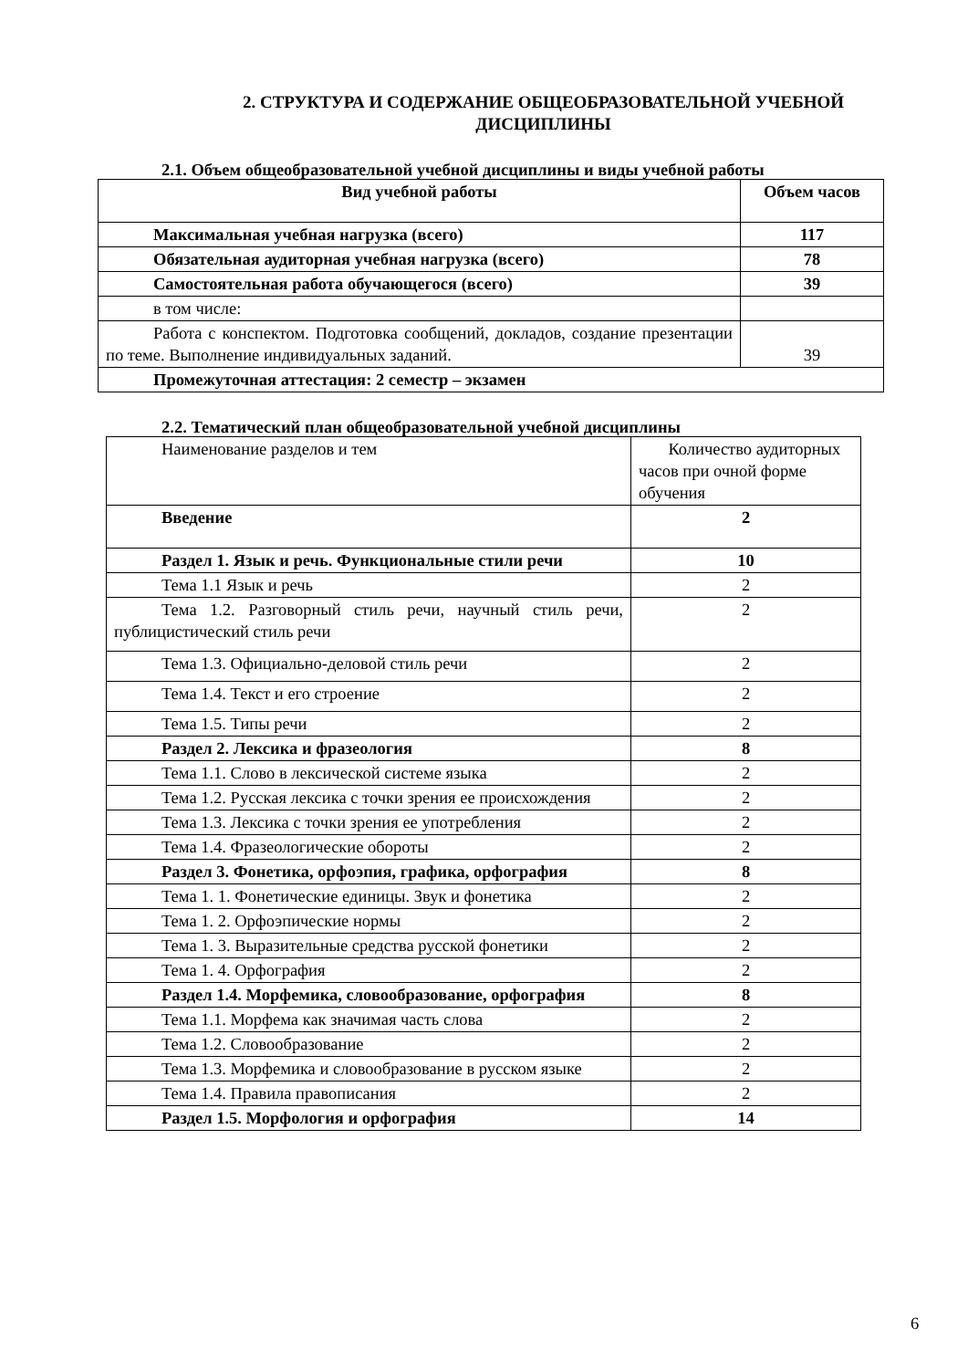2. СТРУКТУРА И СОДЕРЖАНИЕ ОБЩЕОБРАЗОВАТЕЛЬНОЙ УЧЕБНОЙ ДИСЦИПЛИНЫ
2.1. Объем общеобразовательной учебной дисциплины и виды учебной работы
| Вид учебной работы | Объем часов |
| Максимальная учебная нагрузка (всего) | 117 |
| Обязательная аудиторная учебная нагрузка (всего) | 78 |
| Самостоятельная работа обучающегося (всего) | 39 |
| в том числе: | |
| Работа с конспектом. Подготовка сообщений, докладов, создание презентации по теме. Выполнение индивидуальных заданий. | 39 |
| Промежуточная аттестация: 2 семестр – экзамен | |
2.2. Тематический план общеобразовательной учебной дисциплины
| Наименование разделов и тем | Количество аудиторных часов при очной форме обучения |
| Введение | 2 |
| Раздел 1. Язык и речь. Функциональные стили речи | 10 |
| Тема 1.1 Язык и речь | 2 |
| Тема 1.2. Разговорный стиль речи, научный стиль речи, публицистический стиль речи | 2 |
| Тема 1.3. Официально-деловой стиль речи | 2 |
| Тема 1.4. Текст и его строение | 2 |
| Тема 1.5. Типы речи | 2 |
| Раздел 2. Лексика и фразеология | 8 |
| Тема 1.1. Слово в лексической системе языка | 2 |
| Тема 1.2. Русская лексика с точки зрения ее происхождения | 2 |
| Тема 1.3. Лексика с точки зрения ее употребления | 2 |
| Тема 1.4. Фразеологические обороты | 2 |
| Раздел 3. Фонетика, орфоэпия, графика, орфография | 8 |
| Тема 1. 1. Фонетические единицы. Звук и фонетика | 2 |
| Тема 1. 2. Орфоэпические нормы | 2 |
| Тема 1. 3. Выразительные средства русской фонетики | 2 |
| Тема 1. 4. Орфография | 2 |
| Раздел 1.4. Морфемика, словообразование, орфография | 8 |
| Тема 1.1. Морфема как значимая часть слова | 2 |
| Тема 1.2. Словообразование | 2 |
| Тема 1.3. Морфемика и словообразование в русском языке | 2 |
| Тема 1.4. Правила правописания | 2 |
| Раздел 1.5. Морфология и орфография | 14 |
6